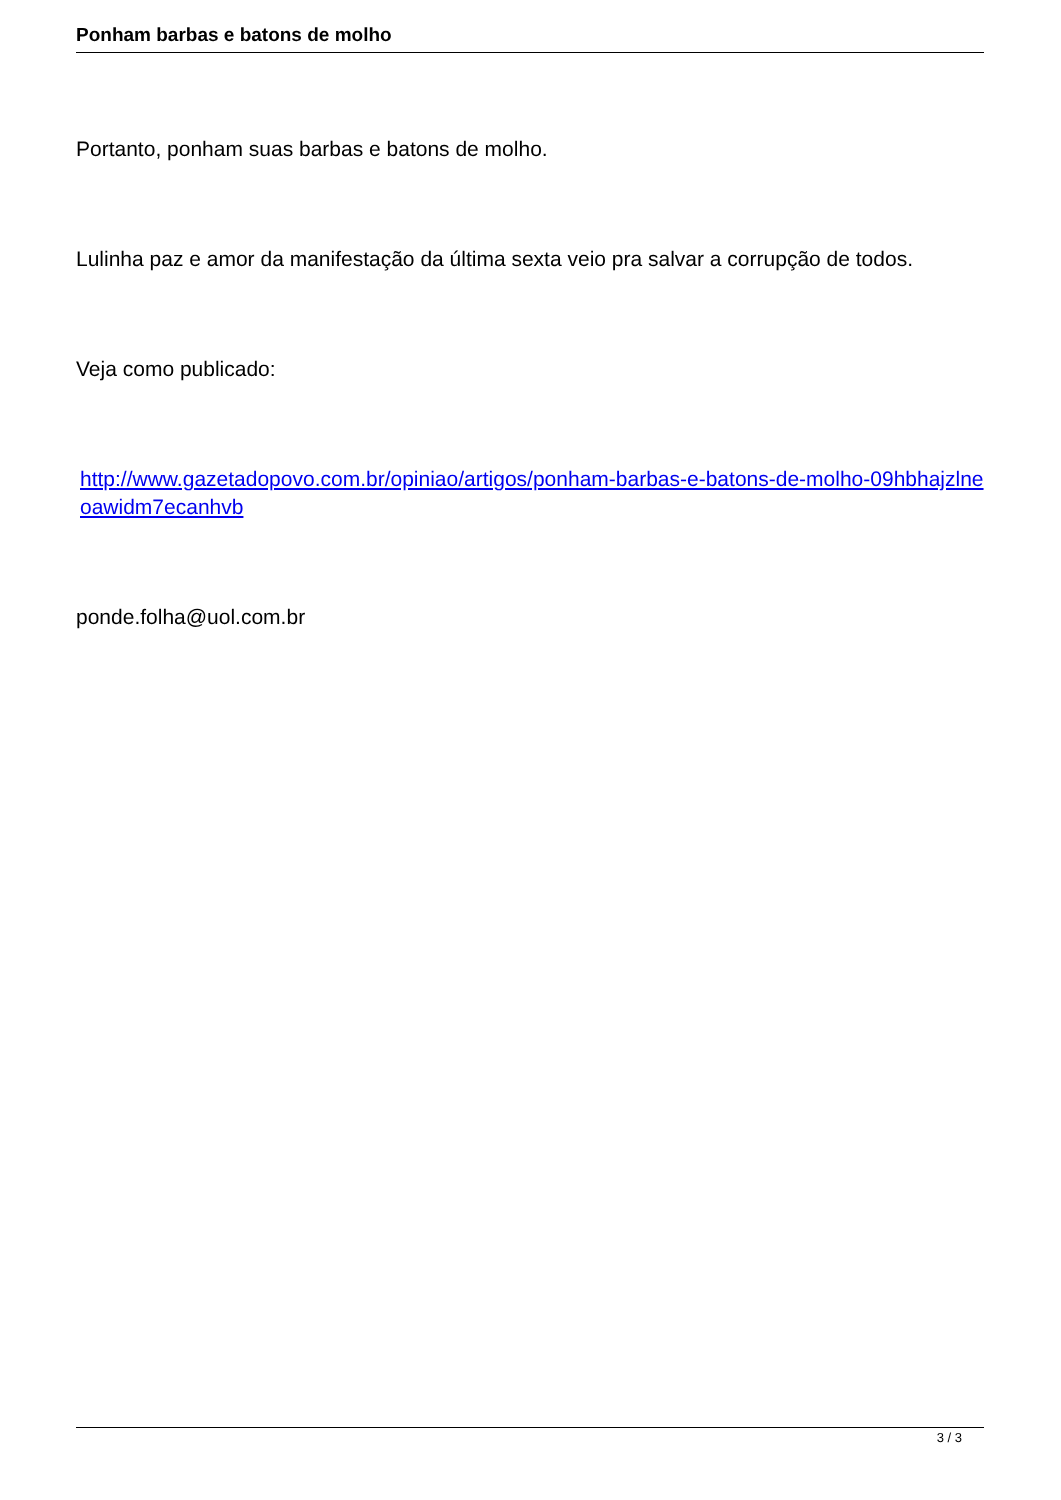Ponham barbas e batons de molho
Portanto, ponham suas barbas e batons de molho.
Lulinha paz e amor da manifestação da última sexta veio pra salvar a corrupção de todos.
Veja como publicado:
http://www.gazetadopovo.com.br/opiniao/artigos/ponham-barbas-e-batons-de-molho-09hbhajzlneoawidm7ecanhvb
ponde.folha@uol.com.br
3 / 3